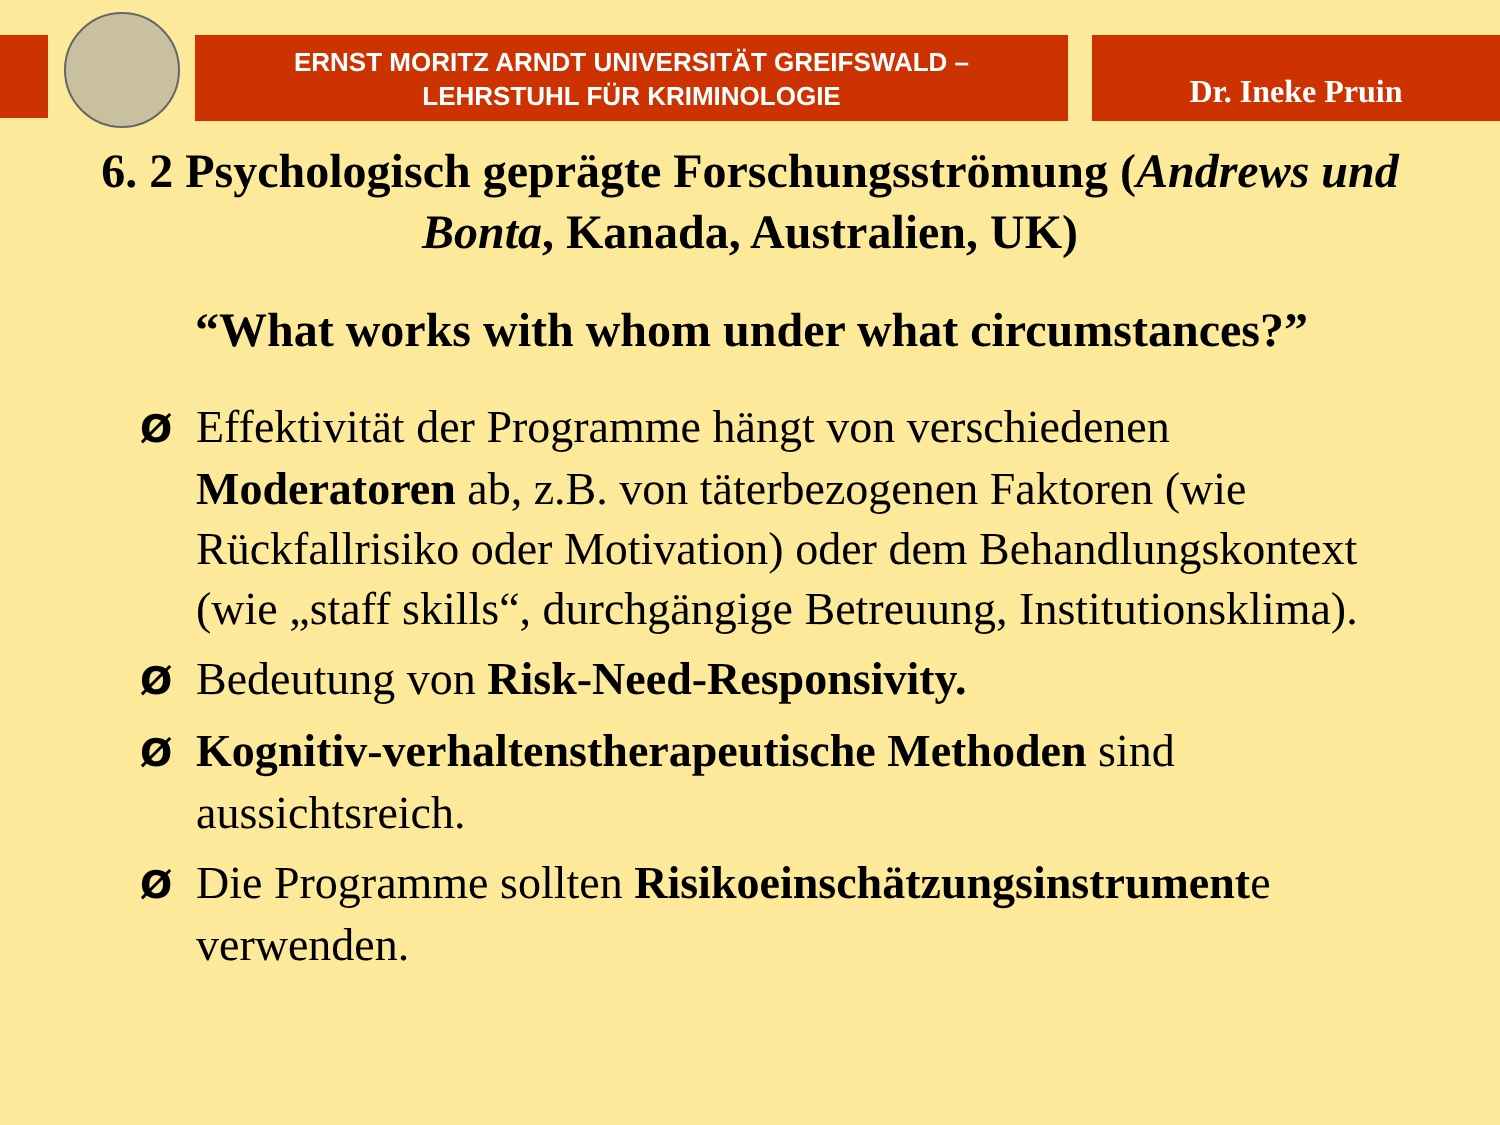ERNST MORITZ ARNDT UNIVERSITÄT GREIFSWALD –
LEHRSTUHL FÜR KRIMINOLOGIE
Dr. Ineke Pruin
6. 2 Psychologisch geprägte Forschungsströmung (Andrews und Bonta, Kanada, Australien, UK)
“What works with whom under what circumstances?”
Ø Effektivität der Programme hängt von verschiedenen Moderatoren ab, z.B. von täterbezogenen Faktoren (wie Rückfallrisiko oder Motivation) oder dem Behandlungskontext (wie „staff skills“, durchgängige Betreuung, Institutionsklima).
Ø Bedeutung von Risk-Need-Responsivity.
Ø Kognitiv-verhaltenstherapeutische Methoden sind aussichtsreich.
Ø Die Programme sollten Risikoeinschätzungsinstrumente verwenden.